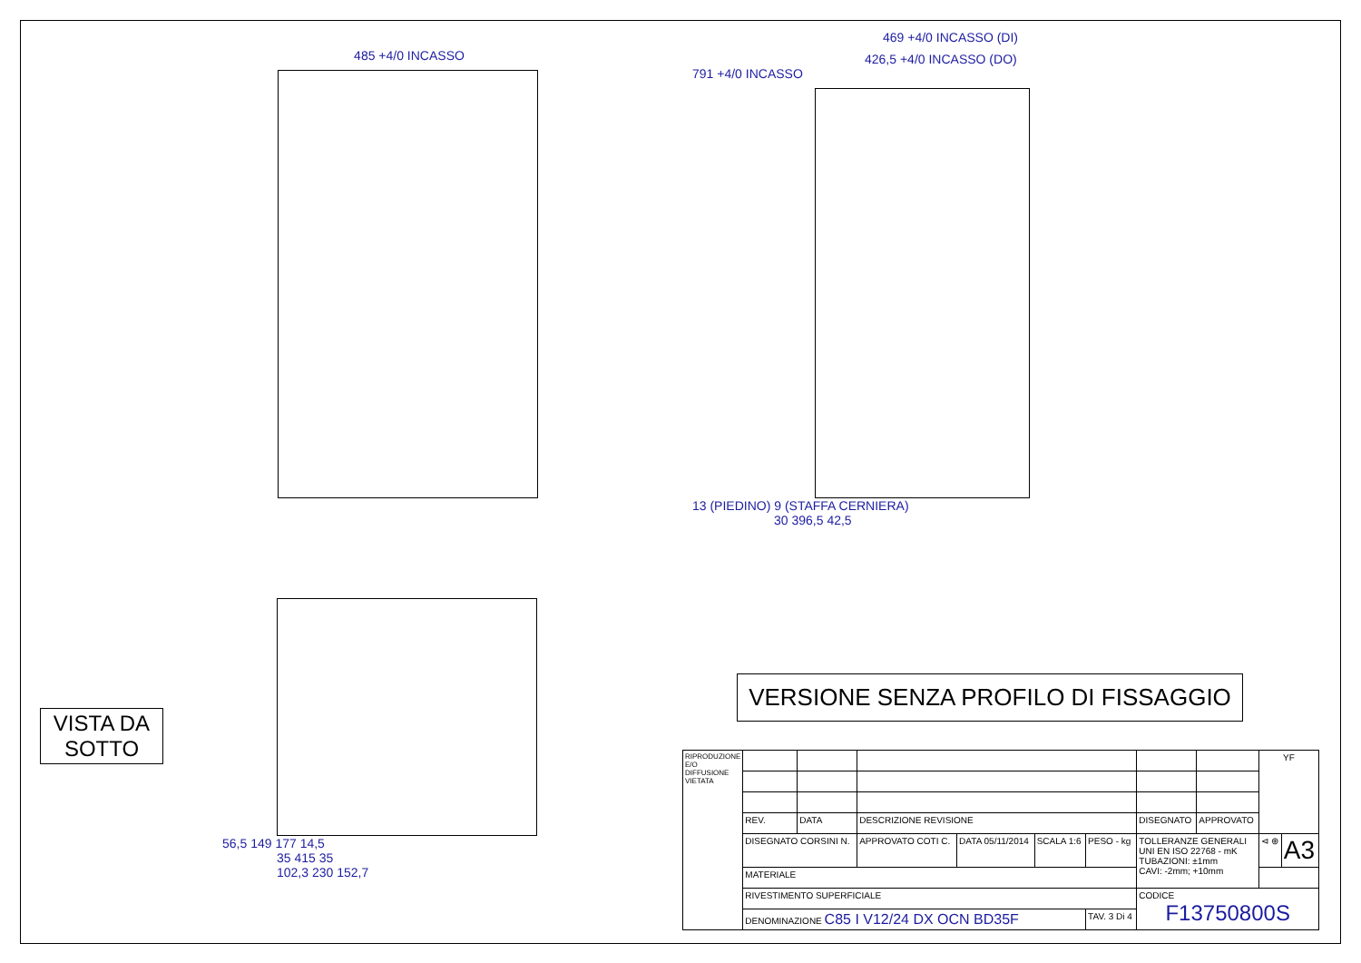485 +4/0 INCASSO
469 +4/0 INCASSO (DI)
426,5 +4/0 INCASSO (DO)
791 +4/0 INCASSO
13 (PIEDINO) 9 (STAFFA CERNIERA)
30 396,5 42,5
56,5 149 177 14,5
35 415 35
102,3 230 152,7
VISTA DA
SOTTO
VERSIONE SENZA PROFILO DI FISSAGGIO
| RIPRODUZIONE E/O DIFFUSIONE VIETATA | | | | | | | | | YF | |
| | REV. | DATA | DESCRIZIONE REVISIONE | | | | DISEGNATO | APPROVATO | | |
| | DISEGNATO CORSINI N. | | APPROVATO COTI C. | DATA 05/11/2014 | SCALA 1:6 | PESO - kg | TOLLERANZE GENERALI UNI EN ISO 22768 - mK TUBAZIONI: ±1mm CAVI: -2mm; +10mm | | ⊲ ⊕ | A3 |
| | MATERIALE | | | | | | | | | |
| | RIVESTIMENTO SUPERFICIALE | | | | | | CODICE F13750800S | | | |
| | DENOMINAZIONE C85 I V12/24 DX OCN BD35F | | | | | TAV. 3 Di 4 | | | | |